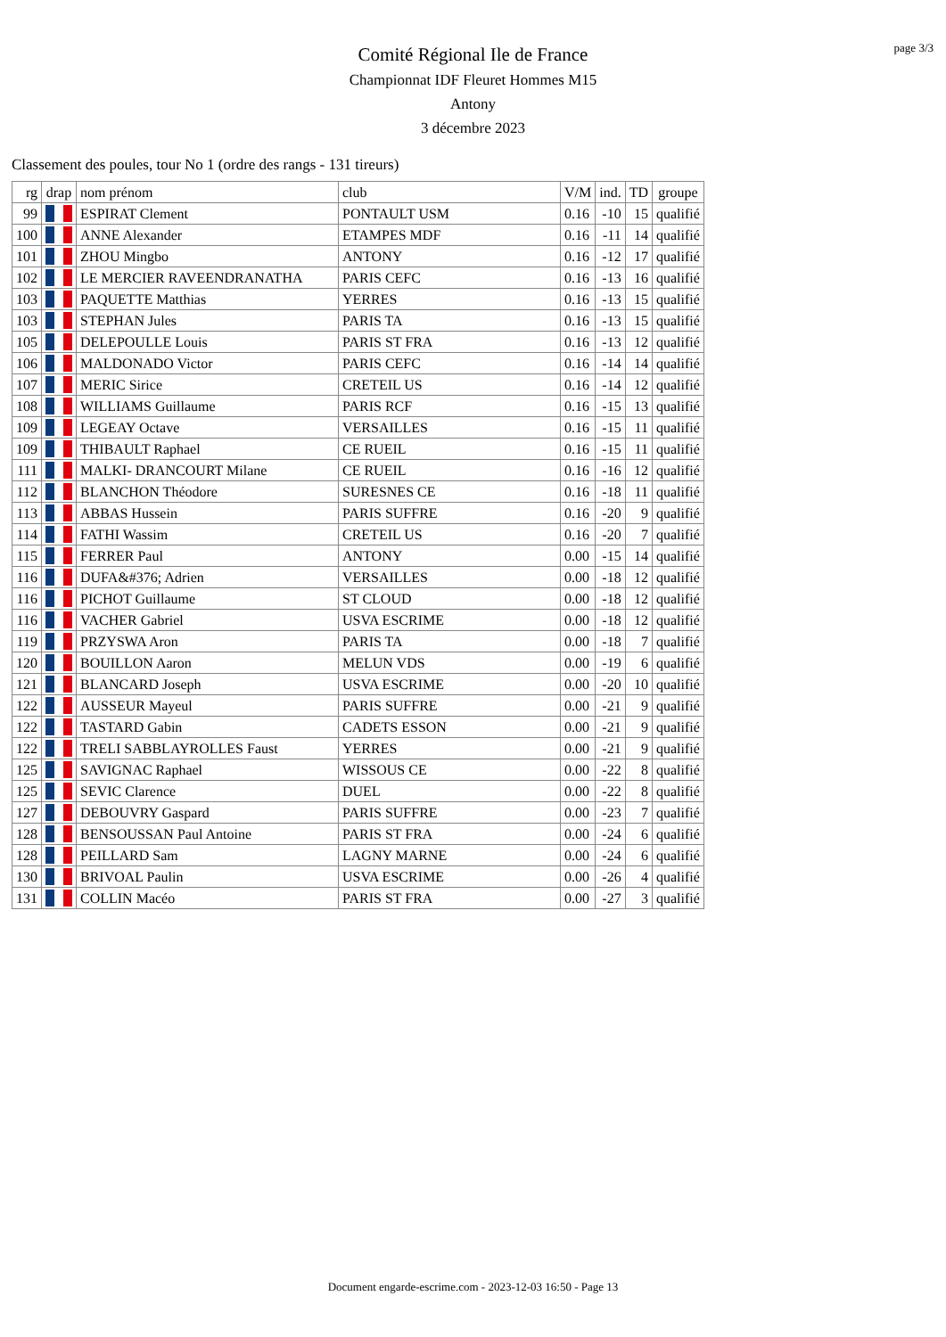page 3/3
Comité Régional Ile de France
Championnat IDF Fleuret Hommes M15
Antony
3 décembre 2023
Classement des poules, tour No 1 (ordre des rangs - 131 tireurs)
| rg | drap | nom prénom | club | V/M | ind. | TD | groupe |
| --- | --- | --- | --- | --- | --- | --- | --- |
| 99 | | ESPIRAT Clement | PONTAULT USM | 0.16 | -10 | 15 | qualifié |
| 100 | | ANNE Alexander | ETAMPES MDF | 0.16 | -11 | 14 | qualifié |
| 101 | | ZHOU Mingbo | ANTONY | 0.16 | -12 | 17 | qualifié |
| 102 | | LE MERCIER RAVEENDRANATHA | PARIS CEFC | 0.16 | -13 | 16 | qualifié |
| 103 | | PAQUETTE Matthias | YERRES | 0.16 | -13 | 15 | qualifié |
| 103 | | STEPHAN Jules | PARIS TA | 0.16 | -13 | 15 | qualifié |
| 105 | | DELEPOULLE Louis | PARIS ST FRA | 0.16 | -13 | 12 | qualifié |
| 106 | | MALDONADO Victor | PARIS CEFC | 0.16 | -14 | 14 | qualifié |
| 107 | | MERIC Sirice | CRETEIL US | 0.16 | -14 | 12 | qualifié |
| 108 | | WILLIAMS Guillaume | PARIS RCF | 0.16 | -15 | 13 | qualifié |
| 109 | | LEGEAY Octave | VERSAILLES | 0.16 | -15 | 11 | qualifié |
| 109 | | THIBAULT Raphael | CE RUEIL | 0.16 | -15 | 11 | qualifié |
| 111 | | MALKI- DRANCOURT Milane | CE RUEIL | 0.16 | -16 | 12 | qualifié |
| 112 | | BLANCHON Théodore | SURESNES CE | 0.16 | -18 | 11 | qualifié |
| 113 | | ABBAS Hussein | PARIS SUFFRE | 0.16 | -20 | 9 | qualifié |
| 114 | | FATHI Wassim | CRETEIL US | 0.16 | -20 | 7 | qualifié |
| 115 | | FERRER Paul | ANTONY | 0.00 | -15 | 14 | qualifié |
| 116 | | DUFA&#376; Adrien | VERSAILLES | 0.00 | -18 | 12 | qualifié |
| 116 | | PICHOT Guillaume | ST CLOUD | 0.00 | -18 | 12 | qualifié |
| 116 | | VACHER Gabriel | USVA ESCRIME | 0.00 | -18 | 12 | qualifié |
| 119 | | PRZYSWA Aron | PARIS TA | 0.00 | -18 | 7 | qualifié |
| 120 | | BOUILLON Aaron | MELUN VDS | 0.00 | -19 | 6 | qualifié |
| 121 | | BLANCARD Joseph | USVA ESCRIME | 0.00 | -20 | 10 | qualifié |
| 122 | | AUSSEUR Mayeul | PARIS SUFFRE | 0.00 | -21 | 9 | qualifié |
| 122 | | TASTARD Gabin | CADETS ESSON | 0.00 | -21 | 9 | qualifié |
| 122 | | TRELI SABBLAYROLLES Faust | YERRES | 0.00 | -21 | 9 | qualifié |
| 125 | | SAVIGNAC Raphael | WISSOUS CE | 0.00 | -22 | 8 | qualifié |
| 125 | | SEVIC Clarence | DUEL | 0.00 | -22 | 8 | qualifié |
| 127 | | DEBOUVRY Gaspard | PARIS SUFFRE | 0.00 | -23 | 7 | qualifié |
| 128 | | BENSOUSSAN Paul Antoine | PARIS ST FRA | 0.00 | -24 | 6 | qualifié |
| 128 | | PEILLARD Sam | LAGNY MARNE | 0.00 | -24 | 6 | qualifié |
| 130 | | BRIVOAL Paulin | USVA ESCRIME | 0.00 | -26 | 4 | qualifié |
| 131 | | COLLIN Macéo | PARIS ST FRA | 0.00 | -27 | 3 | qualifié |
Document engarde-escrime.com - 2023-12-03 16:50 - Page 13